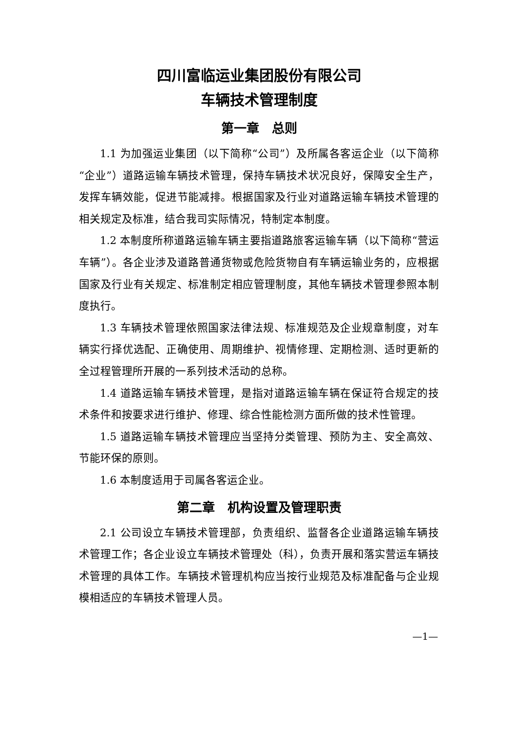四川富临运业集团股份有限公司
车辆技术管理制度
第一章　总则
1.1 为加强运业集团（以下简称“公司”）及所属各客运企业（以下简称“企业”）道路运输车辆技术管理，保持车辆技术状况良好，保障安全生产，发挥车辆效能，促进节能减排。根据国家及行业对道路运输车辆技术管理的相关规定及标准，结合我司实际情况，特制定本制度。
1.2 本制度所称道路运输车辆主要指道路旅客运输车辆（以下简称“营运车辆”）。各企业涉及道路普通货物或危险货物自有车辆运输业务的，应根据国家及行业有关规定、标准制定相应管理制度，其他车辆技术管理参照本制度执行。
1.3 车辆技术管理依照国家法律法规、标准规范及企业规章制度，对车辆实行择优选配、正确使用、周期维护、视情修理、定期检测、适时更新的全过程管理所开展的一系列技术活动的总称。
1.4 道路运输车辆技术管理，是指对道路运输车辆在保证符合规定的技术条件和按要求进行维护、修理、综合性能检测方面所做的技术性管理。
1.5 道路运输车辆技术管理应当坚持分类管理、预防为主、安全高效、节能环保的原则。
1.6 本制度适用于司属各客运企业。
第二章　机构设置及管理职责
2.1 公司设立车辆技术管理部，负责组织、监督各企业道路运输车辆技术管理工作；各企业设立车辆技术管理处（科），负责开展和落实营运车辆技术管理的具体工作。车辆技术管理机构应当按行业规范及标准配备与企业规模相适应的车辆技术管理人员。
—1—